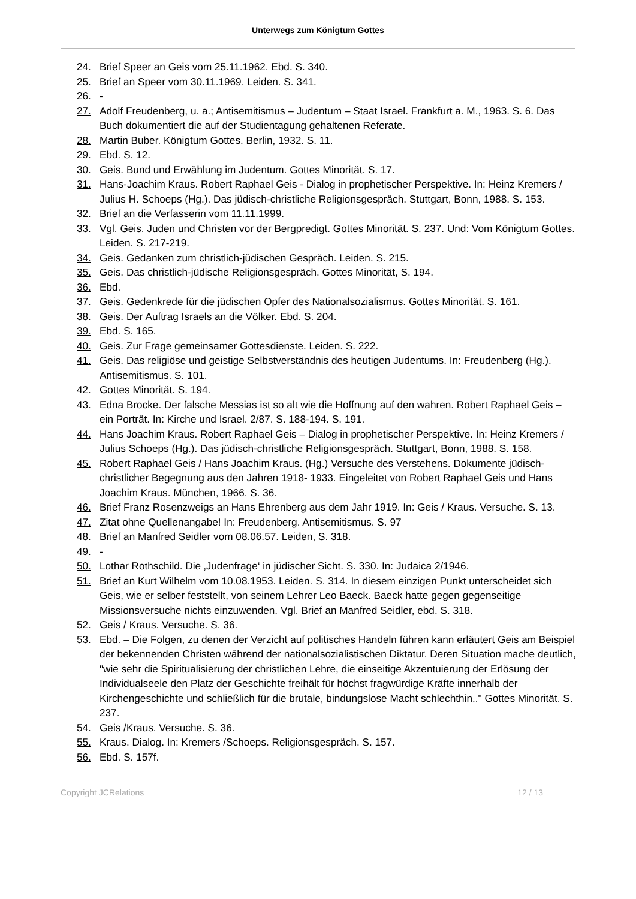Unterwegs zum Königtum Gottes
24. Brief Speer an Geis vom 25.11.1962. Ebd. S. 340.
25. Brief an Speer vom 30.11.1969. Leiden. S. 341.
26. -
27. Adolf Freudenberg, u. a.; Antisemitismus – Judentum – Staat Israel. Frankfurt a. M., 1963. S. 6. Das Buch dokumentiert die auf der Studientagung gehaltenen Referate.
28. Martin Buber. Königtum Gottes. Berlin, 1932. S. 11.
29. Ebd. S. 12.
30. Geis. Bund und Erwählung im Judentum. Gottes Minorität. S. 17.
31. Hans-Joachim Kraus. Robert Raphael Geis - Dialog in prophetischer Perspektive. In: Heinz Kremers / Julius H. Schoeps (Hg.). Das jüdisch-christliche Religionsgespräch. Stuttgart, Bonn, 1988. S. 153.
32. Brief an die Verfasserin vom 11.11.1999.
33. Vgl. Geis. Juden und Christen vor der Bergpredigt. Gottes Minorität. S. 237. Und: Vom Königtum Gottes. Leiden. S. 217-219.
34. Geis. Gedanken zum christlich-jüdischen Gespräch. Leiden. S. 215.
35. Geis. Das christlich-jüdische Religionsgespräch. Gottes Minorität, S. 194.
36. Ebd.
37. Geis. Gedenkrede für die jüdischen Opfer des Nationalsozialismus. Gottes Minorität. S. 161.
38. Geis. Der Auftrag Israels an die Völker. Ebd. S. 204.
39. Ebd. S. 165.
40. Geis. Zur Frage gemeinsamer Gottesdienste. Leiden. S. 222.
41. Geis. Das religiöse und geistige Selbstverständnis des heutigen Judentums. In: Freudenberg (Hg.). Antisemitismus. S. 101.
42. Gottes Minorität. S. 194.
43. Edna Brocke. Der falsche Messias ist so alt wie die Hoffnung auf den wahren. Robert Raphael Geis – ein Porträt. In: Kirche und Israel. 2/87. S. 188-194. S. 191.
44. Hans Joachim Kraus. Robert Raphael Geis – Dialog in prophetischer Perspektive. In: Heinz Kremers / Julius Schoeps (Hg.). Das jüdisch-christliche Religionsgespräch. Stuttgart, Bonn, 1988. S. 158.
45. Robert Raphael Geis / Hans Joachim Kraus. (Hg.) Versuche des Verstehens. Dokumente jüdisch-christlicher Begegnung aus den Jahren 1918- 1933. Eingeleitet von Robert Raphael Geis und Hans Joachim Kraus. München, 1966. S. 36.
46. Brief Franz Rosenzweigs an Hans Ehrenberg aus dem Jahr 1919. In: Geis / Kraus. Versuche. S. 13.
47. Zitat ohne Quellenangabe! In: Freudenberg. Antisemitismus. S. 97
48. Brief an Manfred Seidler vom 08.06.57. Leiden, S. 318.
49. -
50. Lothar Rothschild. Die ‚Judenfrage‘ in jüdischer Sicht. S. 330. In: Judaica 2/1946.
51. Brief an Kurt Wilhelm vom 10.08.1953. Leiden. S. 314. In diesem einzigen Punkt unterscheidet sich Geis, wie er selber feststellt, von seinem Lehrer Leo Baeck. Baeck hatte gegen gegenseitige Missionsversuche nichts einzuwenden. Vgl. Brief an Manfred Seidler, ebd. S. 318.
52. Geis / Kraus. Versuche. S. 36.
53. Ebd. – Die Folgen, zu denen der Verzicht auf politisches Handeln führen kann erläutert Geis am Beispiel der bekennenden Christen während der nationalsozialistischen Diktatur. Deren Situation mache deutlich, "wie sehr die Spiritualisierung der christlichen Lehre, die einseitige Akzentuierung der Erlösung der Individualseele den Platz der Geschichte freihält für höchst fragwürdige Kräfte innerhalb der Kirchengeschichte und schließlich für die brutale, bindungslose Macht schlechthin.." Gottes Minorität. S. 237.
54. Geis /Kraus. Versuche. S. 36.
55. Kraus. Dialog. In: Kremers /Schoeps. Religionsgespräch. S. 157.
56. Ebd. S. 157f.
Copyright JCRelations 12 / 13